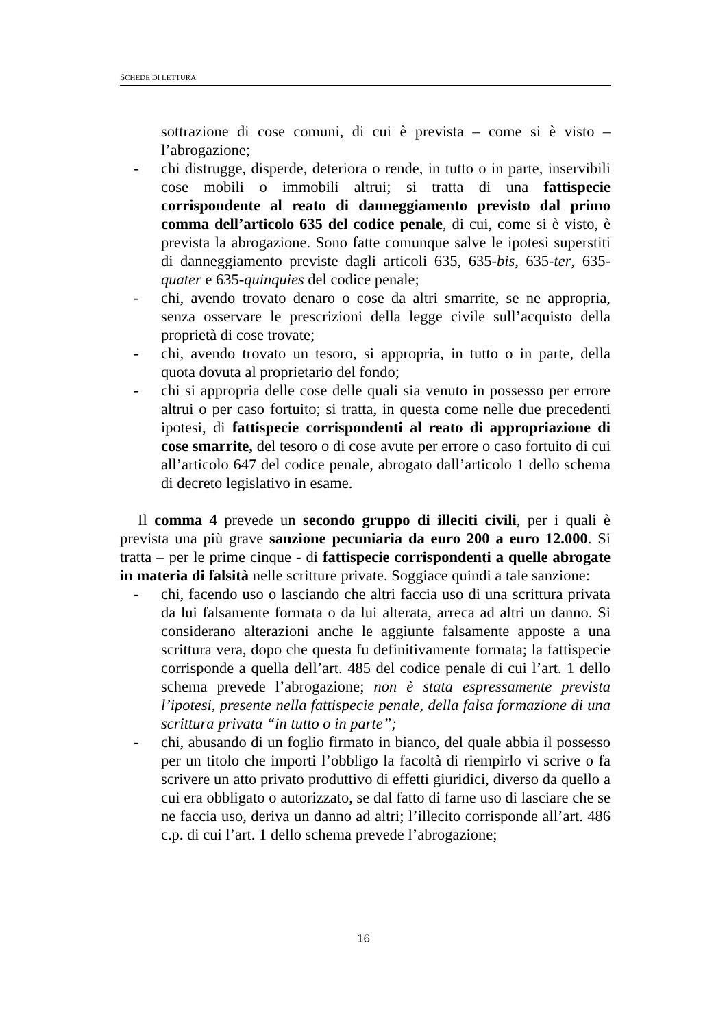SCHEDE DI LETTURA
sottrazione di cose comuni, di cui è prevista – come si è visto – l’abrogazione;
- chi distrugge, disperde, deteriora o rende, in tutto o in parte, inservibili cose mobili o immobili altrui; si tratta di una fattispecie corrispondente al reato di danneggiamento previsto dal primo comma dell’articolo 635 del codice penale, di cui, come si è visto, è prevista la abrogazione. Sono fatte comunque salve le ipotesi superstiti di danneggiamento previste dagli articoli 635, 635-bis, 635-ter, 635-quater e 635-quinquies del codice penale;
- chi, avendo trovato denaro o cose da altri smarrite, se ne appropria, senza osservare le prescrizioni della legge civile sull’acquisto della proprietà di cose trovate;
- chi, avendo trovato un tesoro, si appropria, in tutto o in parte, della quota dovuta al proprietario del fondo;
- chi si appropria delle cose delle quali sia venuto in possesso per errore altrui o per caso fortuito; si tratta, in questa come nelle due precedenti ipotesi, di fattispecie corrispondenti al reato di appropriazione di cose smarrite, del tesoro o di cose avute per errore o caso fortuito di cui all’articolo 647 del codice penale, abrogato dall’articolo 1 dello schema di decreto legislativo in esame.
Il comma 4 prevede un secondo gruppo di illeciti civili, per i quali è prevista una più grave sanzione pecuniaria da euro 200 a euro 12.000. Si tratta – per le prime cinque - di fattispecie corrispondenti a quelle abrogate in materia di falsità nelle scritture private. Soggiace quindi a tale sanzione:
- chi, facendo uso o lasciando che altri faccia uso di una scrittura privata da lui falsamente formata o da lui alterata, arreca ad altri un danno. Si considerano alterazioni anche le aggiunte falsamente apposte a una scrittura vera, dopo che questa fu definitivamente formata; la fattispecie corrisponde a quella dell’art. 485 del codice penale di cui l’art. 1 dello schema prevede l’abrogazione; non è stata espressamente prevista l’ipotesi, presente nella fattispecie penale, della falsa formazione di una scrittura privata “in tutto o in parte”;
- chi, abusando di un foglio firmato in bianco, del quale abbia il possesso per un titolo che importi l’obbligo la facoltà di riempirlo vi scrive o fa scrivere un atto privato produttivo di effetti giuridici, diverso da quello a cui era obbligato o autorizzato, se dal fatto di farne uso di lasciare che se ne faccia uso, deriva un danno ad altri; l’illecito corrisponde all’art. 486 c.p. di cui l’art. 1 dello schema prevede l’abrogazione;
16